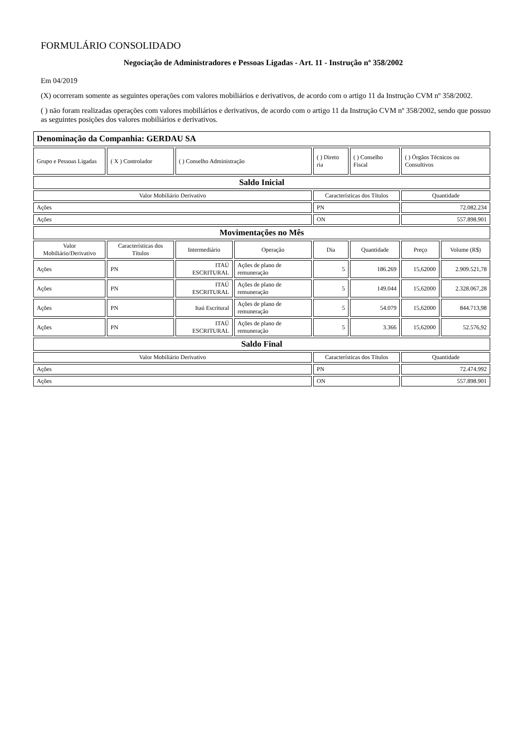FORMULÁRIO CONSOLIDADO
Negociação de Administradores e Pessoas Ligadas - Art. 11 - Instrução nº 358/2002
Em 04/2019
(X) ocorreram somente as seguintes operações com valores mobiliários e derivativos, de acordo com o artigo 11 da Instrução CVM nº 358/2002.
( ) não foram realizadas operações com valores mobiliários e derivativos, de acordo com o artigo 11 da Instrução CVM nº 358/2002, sendo que possuo as seguintes posições dos valores mobiliários e derivativos.
| Denominação da Companhia: GERDAU SA | | | | | | | |
| Grupo e Pessoas Ligadas | ( X ) Controlador | ( ) Conselho Administração | | ( ) Direto ria | ( ) Conselho Fiscal | ( ) Órgãos Técnicos ou Consultivos | |
| Saldo Inicial | | | | | | | |
| Valor Mobiliário Derivativo | | | | Características dos Títulos | | Quantidade | |
| Ações | | | | PN | | 72.082.234 | |
| Ações | | | | ON | | 557.898.901 | |
| Movimentações no Mês | | | | | | | |
| Valor Mobiliário/Derivativo | Características dos Títulos | Intermediário | Operação | Dia | Quantidade | Preço | Volume (R$) |
| Ações | PN | ITAÚ ESCRITURAL | Ações de plano de remuneração | 5 | 186.269 | 15,62000 | 2.909.521,78 |
| Ações | PN | ITAÚ ESCRITURAL | Ações de plano de remuneração | 5 | 149.044 | 15,62000 | 2.328.067,28 |
| Ações | PN | Itaú Escritural | Ações de plano de remuneração | 5 | 54.079 | 15,62000 | 844.713,98 |
| Ações | PN | ITAÚ ESCRITURAL | Ações de plano de remuneração | 5 | 3.366 | 15,62000 | 52.576,92 |
| Saldo Final | | | | | | | |
| Valor Mobiliário Derivativo | | | | Características dos Títulos | | Quantidade | |
| Ações | | | | PN | | 72.474.992 | |
| Ações | | | | ON | | 557.898.901 | |